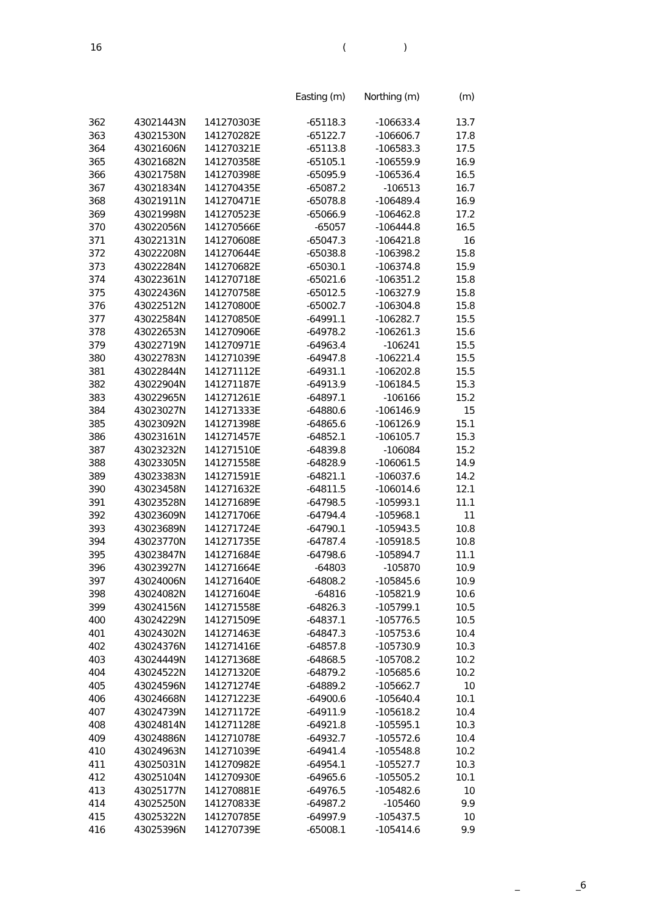16 ()
| | | | Easting (m) | Northing (m) | (m) |
| --- | --- | --- | --- | --- | --- |
| 362 | 43021443N | 141270303E | -65118.3 | -106633.4 | 13.7 |
| 363 | 43021530N | 141270282E | -65122.7 | -106606.7 | 17.8 |
| 364 | 43021606N | 141270321E | -65113.8 | -106583.3 | 17.5 |
| 365 | 43021682N | 141270358E | -65105.1 | -106559.9 | 16.9 |
| 366 | 43021758N | 141270398E | -65095.9 | -106536.4 | 16.5 |
| 367 | 43021834N | 141270435E | -65087.2 | -106513 | 16.7 |
| 368 | 43021911N | 141270471E | -65078.8 | -106489.4 | 16.9 |
| 369 | 43021998N | 141270523E | -65066.9 | -106462.8 | 17.2 |
| 370 | 43022056N | 141270566E | -65057 | -106444.8 | 16.5 |
| 371 | 43022131N | 141270608E | -65047.3 | -106421.8 | 16 |
| 372 | 43022208N | 141270644E | -65038.8 | -106398.2 | 15.8 |
| 373 | 43022284N | 141270682E | -65030.1 | -106374.8 | 15.9 |
| 374 | 43022361N | 141270718E | -65021.6 | -106351.2 | 15.8 |
| 375 | 43022436N | 141270758E | -65012.5 | -106327.9 | 15.8 |
| 376 | 43022512N | 141270800E | -65002.7 | -106304.8 | 15.8 |
| 377 | 43022584N | 141270850E | -64991.1 | -106282.7 | 15.5 |
| 378 | 43022653N | 141270906E | -64978.2 | -106261.3 | 15.6 |
| 379 | 43022719N | 141270971E | -64963.4 | -106241 | 15.5 |
| 380 | 43022783N | 141271039E | -64947.8 | -106221.4 | 15.5 |
| 381 | 43022844N | 141271112E | -64931.1 | -106202.8 | 15.5 |
| 382 | 43022904N | 141271187E | -64913.9 | -106184.5 | 15.3 |
| 383 | 43022965N | 141271261E | -64897.1 | -106166 | 15.2 |
| 384 | 43023027N | 141271333E | -64880.6 | -106146.9 | 15 |
| 385 | 43023092N | 141271398E | -64865.6 | -106126.9 | 15.1 |
| 386 | 43023161N | 141271457E | -64852.1 | -106105.7 | 15.3 |
| 387 | 43023232N | 141271510E | -64839.8 | -106084 | 15.2 |
| 388 | 43023305N | 141271558E | -64828.9 | -106061.5 | 14.9 |
| 389 | 43023383N | 141271591E | -64821.1 | -106037.6 | 14.2 |
| 390 | 43023458N | 141271632E | -64811.5 | -106014.6 | 12.1 |
| 391 | 43023528N | 141271689E | -64798.5 | -105993.1 | 11.1 |
| 392 | 43023609N | 141271706E | -64794.4 | -105968.1 | 11 |
| 393 | 43023689N | 141271724E | -64790.1 | -105943.5 | 10.8 |
| 394 | 43023770N | 141271735E | -64787.4 | -105918.5 | 10.8 |
| 395 | 43023847N | 141271684E | -64798.6 | -105894.7 | 11.1 |
| 396 | 43023927N | 141271664E | -64803 | -105870 | 10.9 |
| 397 | 43024006N | 141271640E | -64808.2 | -105845.6 | 10.9 |
| 398 | 43024082N | 141271604E | -64816 | -105821.9 | 10.6 |
| 399 | 43024156N | 141271558E | -64826.3 | -105799.1 | 10.5 |
| 400 | 43024229N | 141271509E | -64837.1 | -105776.5 | 10.5 |
| 401 | 43024302N | 141271463E | -64847.3 | -105753.6 | 10.4 |
| 402 | 43024376N | 141271416E | -64857.8 | -105730.9 | 10.3 |
| 403 | 43024449N | 141271368E | -64868.5 | -105708.2 | 10.2 |
| 404 | 43024522N | 141271320E | -64879.2 | -105685.6 | 10.2 |
| 405 | 43024596N | 141271274E | -64889.2 | -105662.7 | 10 |
| 406 | 43024668N | 141271223E | -64900.6 | -105640.4 | 10.1 |
| 407 | 43024739N | 141271172E | -64911.9 | -105618.2 | 10.4 |
| 408 | 43024814N | 141271128E | -64921.8 | -105595.1 | 10.3 |
| 409 | 43024886N | 141271078E | -64932.7 | -105572.6 | 10.4 |
| 410 | 43024963N | 141271039E | -64941.4 | -105548.8 | 10.2 |
| 411 | 43025031N | 141270982E | -64954.1 | -105527.7 | 10.3 |
| 412 | 43025104N | 141270930E | -64965.6 | -105505.2 | 10.1 |
| 413 | 43025177N | 141270881E | -64976.5 | -105482.6 | 10 |
| 414 | 43025250N | 141270833E | -64987.2 | -105460 | 9.9 |
| 415 | 43025322N | 141270785E | -64997.9 | -105437.5 | 10 |
| 416 | 43025396N | 141270739E | -65008.1 | -105414.6 | 9.9 |
_ _6